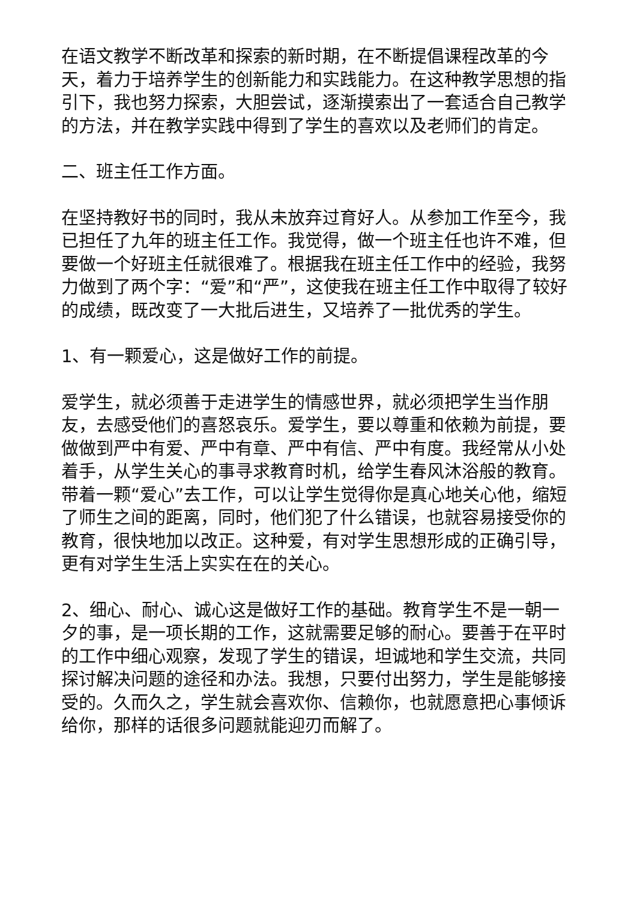在语文教学不断改革和探索的新时期，在不断提倡课程改革的今天，着力于培养学生的创新能力和实践能力。在这种教学思想的指引下，我也努力探索，大胆尝试，逐渐摸索出了一套适合自己教学的方法，并在教学实践中得到了学生的喜欢以及老师们的肯定。
二、班主任工作方面。
在坚持教好书的同时，我从未放弃过育好人。从参加工作至今，我已担任了九年的班主任工作。我觉得，做一个班主任也许不难，但要做一个好班主任就很难了。根据我在班主任工作中的经验，我努力做到了两个字：“爱”和“严”，这使我在班主任工作中取得了较好的成绩，既改变了一大批后进生，又培养了一批优秀的学生。
1、有一颗爱心，这是做好工作的前提。
爱学生，就必须善于走进学生的情感世界，就必须把学生当作朋友，去感受他们的喜怒哀乐。爱学生，要以尊重和依赖为前提，要做做到严中有爱、严中有章、严中有信、严中有度。我经常从小处着手，从学生关心的事寻求教育时机，给学生春风沐浴般的教育。带着一颗“爱心”去工作，可以让学生觉得你是真心地关心他，缩短了师生之间的距离，同时，他们犯了什么错误，也就容易接受你的教育，很快地加以改正。这种爱，有对学生思想形成的正确引导，更有对学生生活上实实在在的关心。
2、细心、耐心、诚心这是做好工作的基础。教育学生不是一朝一夕的事，是一项长期的工作，这就需要足够的耐心。要善于在平时的工作中细心观察，发现了学生的错误，坦诚地和学生交流，共同探讨解决问题的途径和办法。我想，只要付出努力，学生是能够接受的。久而久之，学生就会喜欢你、信赖你，也就愿意把心事倾诉给你，那样的话很多问题就能迎刃而解了。